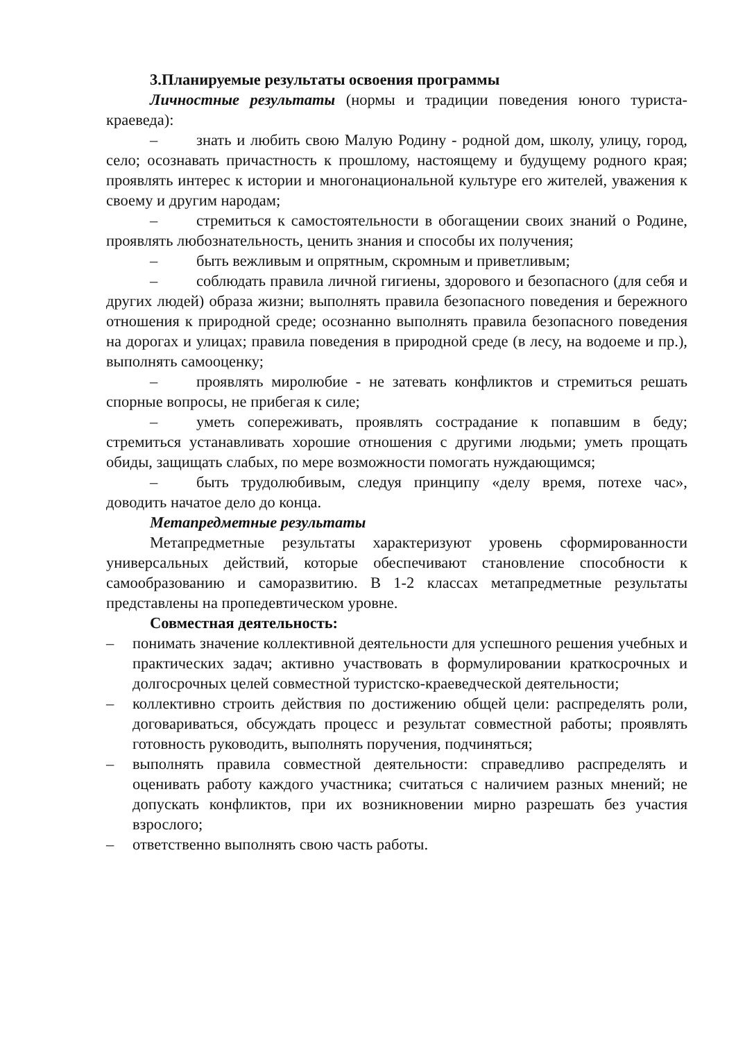3.Планируемые результаты освоения программы
Личностные результаты (нормы и традиции поведения юного туриста-краеведа):
– знать и любить свою Малую Родину - родной дом, школу, улицу, город, село; осознавать причастность к прошлому, настоящему и будущему родного края; проявлять интерес к истории и многонациональной культуре его жителей, уважения к своему и другим народам;
– стремиться к самостоятельности в обогащении своих знаний о Родине, проявлять любознательность, ценить знания и способы их получения;
– быть вежливым и опрятным, скромным и приветливым;
– соблюдать правила личной гигиены, здорового и безопасного (для себя и других людей) образа жизни; выполнять правила безопасного поведения и бережного отношения к природной среде; осознанно выполнять правила безопасного поведения на дорогах и улицах; правила поведения в природной среде (в лесу, на водоеме и пр.), выполнять самооценку;
– проявлять миролюбие - не затевать конфликтов и стремиться решать спорные вопросы, не прибегая к силе;
– уметь сопереживать, проявлять сострадание к попавшим в беду; стремиться устанавливать хорошие отношения с другими людьми; уметь прощать обиды, защищать слабых, по мере возможности помогать нуждающимся;
– быть трудолюбивым, следуя принципу «делу время, потехе час», доводить начатое дело до конца.
Метапредметные результаты
Метапредметные результаты характеризуют уровень сформированности универсальных действий, которые обеспечивают становление способности к самообразованию и саморазвитию. В 1-2 классах метапредметные результаты представлены на пропедевтическом уровне.
Совместная деятельность:
– понимать значение коллективной деятельности для успешного решения учебных и практических задач; активно участвовать в формулировании краткосрочных и долгосрочных целей совместной туристско-краеведческой деятельности;
– коллективно строить действия по достижению общей цели: распределять роли, договариваться, обсуждать процесс и результат совместной работы; проявлять готовность руководить, выполнять поручения, подчиняться;
– выполнять правила совместной деятельности: справедливо распределять и оценивать работу каждого участника; считаться с наличием разных мнений; не допускать конфликтов, при их возникновении мирно разрешать без участия взрослого;
– ответственно выполнять свою часть работы.